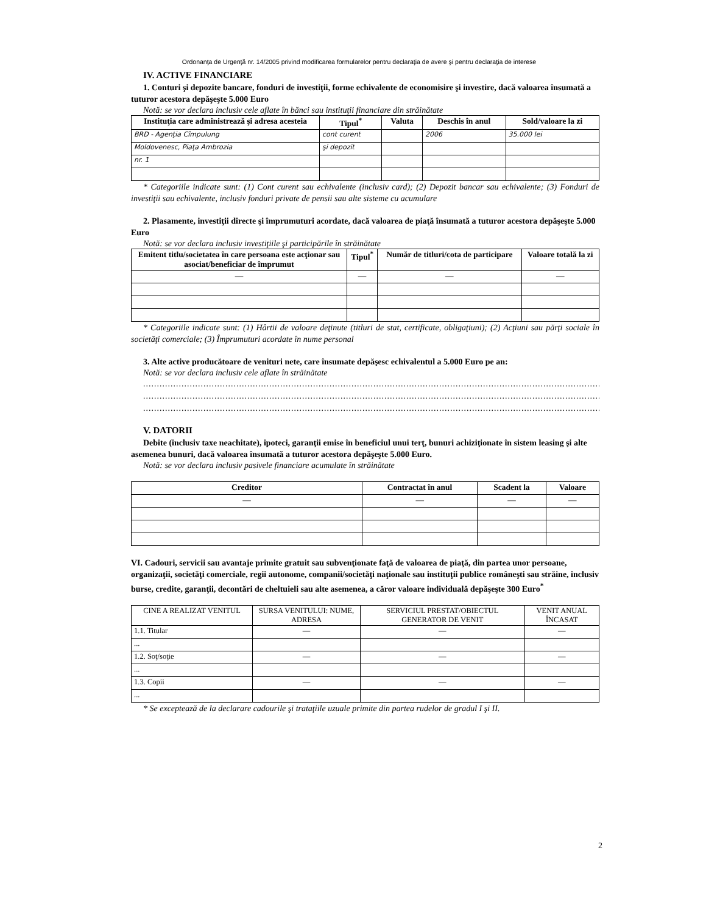Ordonanţa de Urgenţă nr. 14/2005 privind modificarea formularelor pentru declaraţia de avere şi pentru declaraţia de interese
IV. ACTIVE FINANCIARE
1. Conturi şi depozite bancare, fonduri de investiţii, forme echivalente de economisire şi investire, dacă valoarea însumată a tuturor acestora depăşeşte 5.000 Euro
Notă: se vor declara inclusiv cele aflate în bănci sau instituţii financiare din străinătate
| Instituţia care administrează şi adresa acesteia | Tipul<sup>*</sup> | Valuta | Deschis în anul | Sold/valoare la zi |
| --- | --- | --- | --- | --- |
| BRD - Agenţia Cîmpulung | cont curent | | 2006 | 35.000 lei |
| Moldovenesc, Piaţa Ambrozia | şi depozit | | | |
| nr. 1 | | | | |
* Categoriile indicate sunt: (1) Cont curent sau echivalente (inclusiv card); (2) Depozit bancar sau echivalente; (3) Fonduri de investiţii sau echivalente, inclusiv fonduri private de pensii sau alte sisteme cu acumulare
2. Plasamente, investiţii directe şi împrumuturi acordate, dacă valoarea de piaţă însumată a tuturor acestora depăşeşte 5.000 Euro
Notă: se vor declara inclusiv investiţiile şi participările în străinătate
| Emitent titlu/societatea în care persoana este acţionar sau asociat/beneficiar de împrumut | Tipul<sup>*</sup> | Număr de titluri/cota de participare | Valoare totală la zi |
| --- | --- | --- | --- |
| — | — | — | — |
* Categoriile indicate sunt: (1) Hârtii de valoare deţinute (titluri de stat, certificate, obligaţiuni); (2) Acţiuni sau părţi sociale în societăţi comerciale; (3) Împrumuturi acordate în nume personal
3. Alte active producătoare de venituri nete, care însumate depăşesc echivalentul a 5.000 Euro pe an:
Notă: se vor declara inclusiv cele aflate în străinătate
..................................................................................................................................................................................
..................................................................................................................................................................................
..................................................................................................................................................................................
V. DATORII
Debite (inclusiv taxe neachitate), ipoteci, garanţii emise în beneficiul unui terţ, bunuri achiziţionate în sistem leasing şi alte asemenea bunuri, dacă valoarea însumată a tuturor acestora depăşeşte 5.000 Euro.
Notă: se vor declara inclusiv pasivele financiare acumulate în străinătate
| Creditor | Contractat în anul | Scadent la | Valoare |
| --- | --- | --- | --- |
| — | — | — | — |
VI. Cadouri, servicii sau avantaje primite gratuit sau subvenţionate faţă de valoarea de piaţă, din partea unor persoane, organizaţii, societăţi comerciale, regii autonome, companii/societăţi naţionale sau instituţii publice româneşti sau străine, inclusiv burse, credite, garanţii, decontări de cheltuieli sau alte asemenea, a căror valoare individuală depăşeşte 300 Euro<sup>*</sup>
| CINE A REALIZAT VENITUL | SURSA VENITULUI: NUME, ADRESA | SERVICIUL PRESTAT/OBIECTUL GENERATOR DE VENIT | VENIT ANUAL ÎNCASAT |
| --- | --- | --- | --- |
| 1.1. Titular | — | — | — |
| ... | | | |
| 1.2. Soţ/soţie | — | — | — |
| ... | | | |
| 1.3. Copii | — | — | — |
| ... | | | |
* Se exceptează de la declarare cadourile şi trataţiile uzuale primite din partea rudelor de gradul I şi II.
2